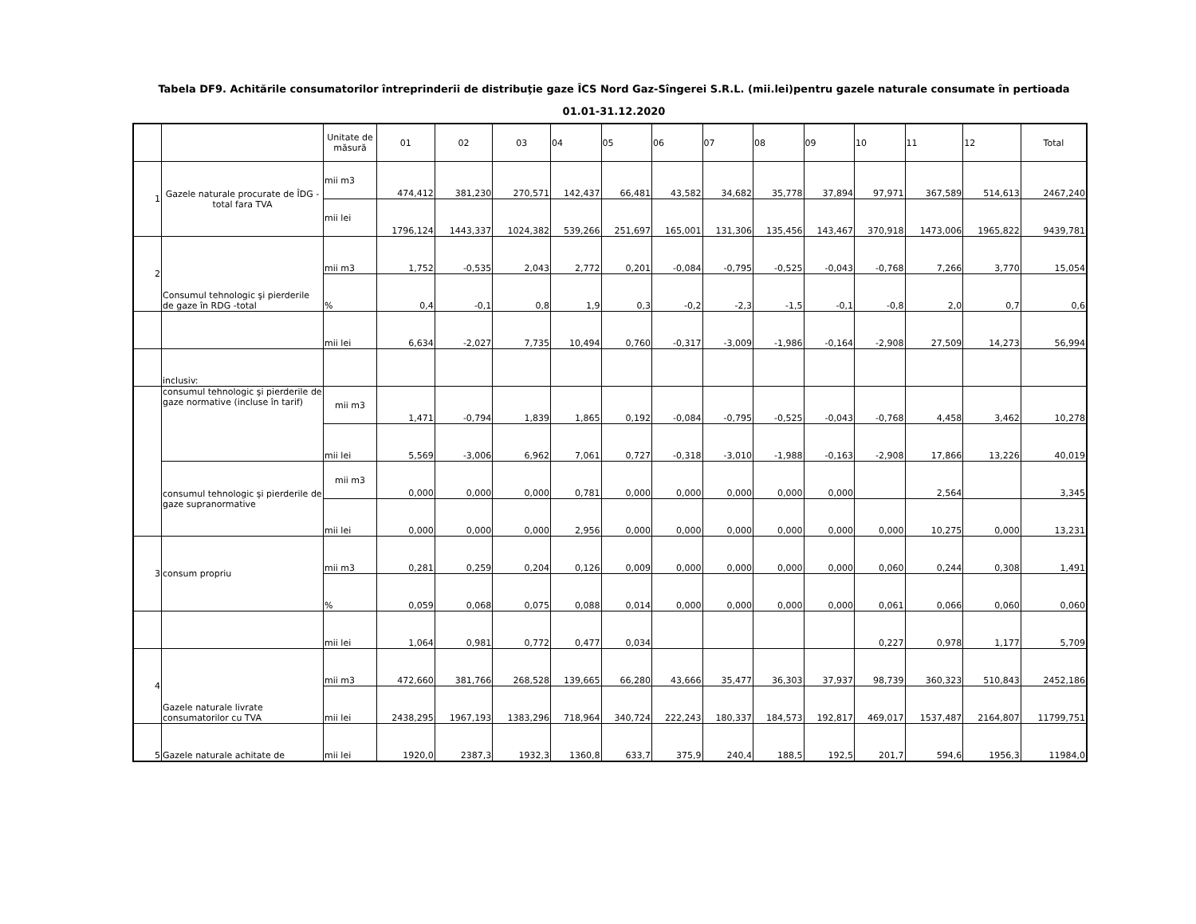Tabela DF9. Achitările consumatorilor întreprinderii de distribuţie gaze ÎCS Nord Gaz-Sîngerei S.R.L. (mii.lei)pentru gazele naturale consumate în pertioada
01.01-31.12.2020
| | | Unitate de măsură | 01 | 02 | 03 | 04 | 05 | 06 | 07 | 08 | 09 | 10 | 11 | 12 | Total |
| 1 | Gazele naturale procurate de ÎDG -total fara TVA | mii m3 | 474,412 | 381,230 | 270,571 | 142,437 | 66,481 | 43,582 | 34,682 | 35,778 | 37,894 | 97,971 | 367,589 | 514,613 | 2467,240 |
| | | mii lei | 1796,124 | 1443,337 | 1024,382 | 539,266 | 251,697 | 165,001 | 131,306 | 135,456 | 143,467 | 370,918 | 1473,006 | 1965,822 | 9439,781 |
| 2 | Consumul tehnologic şi pierderile de gaze în RDG -total | mii m3 | 1,752 | -0,535 | 2,043 | 2,772 | 0,201 | -0,084 | -0,795 | -0,525 | -0,043 | -0,768 | 7,266 | 3,770 | 15,054 |
| | | % | 0,4 | -0,1 | 0,8 | 1,9 | 0,3 | -0,2 | -2,3 | -1,5 | -0,1 | -0,8 | 2,0 | 0,7 | 0,6 |
| | | mii lei | 6,634 | -2,027 | 7,735 | 10,494 | 0,760 | -0,317 | -3,009 | -1,986 | -0,164 | -2,908 | 27,509 | 14,273 | 56,994 |
| | inclusiv: | | | | | | | | | | | | | | |
| | consumul tehnologic şi pierderile de gaze normative (incluse în tarif) | mii m3 | 1,471 | -0,794 | 1,839 | 1,865 | 0,192 | -0,084 | -0,795 | -0,525 | -0,043 | -0,768 | 4,458 | 3,462 | 10,278 |
| | | mii lei | 5,569 | -3,006 | 6,962 | 7,061 | 0,727 | -0,318 | -3,010 | -1,988 | -0,163 | -2,908 | 17,866 | 13,226 | 40,019 |
| | consumul tehnologic şi pierderile de gaze supranormative | mii m3 | 0,000 | 0,000 | 0,000 | 0,781 | 0,000 | 0,000 | 0,000 | 0,000 | 0,000 | | 2,564 | | 3,345 |
| | | mii lei | 0,000 | 0,000 | 0,000 | 2,956 | 0,000 | 0,000 | 0,000 | 0,000 | 0,000 | 0,000 | 10,275 | 0,000 | 13,231 |
| 3 | consum propriu | mii m3 | 0,281 | 0,259 | 0,204 | 0,126 | 0,009 | 0,000 | 0,000 | 0,000 | 0,000 | 0,060 | 0,244 | 0,308 | 1,491 |
| | | % | 0,059 | 0,068 | 0,075 | 0,088 | 0,014 | 0,000 | 0,000 | 0,000 | 0,000 | 0,061 | 0,066 | 0,060 | 0,060 |
| | | mii lei | 1,064 | 0,981 | 0,772 | 0,477 | 0,034 | | | | | 0,227 | 0,978 | 1,177 | 5,709 |
| 4 | Gazele naturale livrate consumatorilor cu TVA | mii m3 | 472,660 | 381,766 | 268,528 | 139,665 | 66,280 | 43,666 | 35,477 | 36,303 | 37,937 | 98,739 | 360,323 | 510,843 | 2452,186 |
| | | mii lei | 2438,295 | 1967,193 | 1383,296 | 718,964 | 340,724 | 222,243 | 180,337 | 184,573 | 192,817 | 469,017 | 1537,487 | 2164,807 | 11799,751 |
| 5 | Gazele naturale achitate de | mii lei | 1920,0 | 2387,3 | 1932,3 | 1360,8 | 633,7 | 375,9 | 240,4 | 188,5 | 192,5 | 201,7 | 594,6 | 1956,3 | 11984,0 |